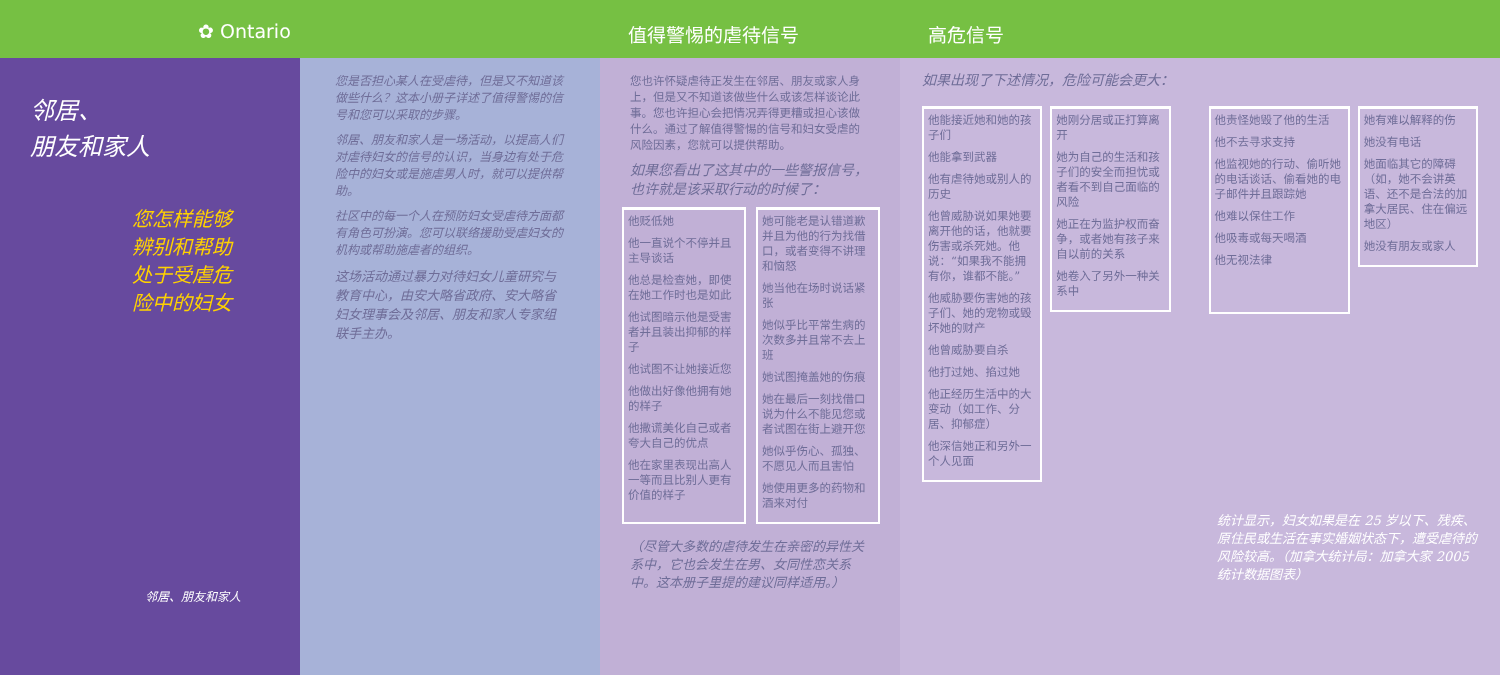✿ Ontario 值得警惕的虐待信号 高危信号
邻居、
朋友和家人
您怎样能够
辨别和帮助
处于受虐危
险中的妇女
邻居、朋友和家人
您是否担心某人在受虐待，但是又不知道该做些什么？这本小册子详述了值得警惕的信号和您可以采取的步骤。
邻居、朋友和家人是一场活动，以提高人们对虐待妇女的信号的认识，当身边有处于危险中的妇女或是施虐男人时，就可以提供帮助。
社区中的每一个人在预防妇女受虐待方面都有角色可扮演。您可以联络援助受虐妇女的机构或帮助施虐者的组织。
这场活动通过暴力对待妇女儿童研究与教育中心，由安大略省政府、安大略省妇女理事会及邻居、朋友和家人专家组联手主办。
您也许怀疑虐待正发生在邻居、朋友或家人身上，但是又不知道该做些什么或该怎样谈论此事。您也许担心会把情况弄得更糟或担心该做什么。通过了解值得警惕的信号和妇女受虐的风险因素，您就可以提供帮助。
如果您看出了这其中的一些警报信号，也许就是该采取行动的时候了：
他贬低她
他一直说个不停并且主导谈话
他总是检查她，即使在她工作时也是如此
他试图暗示他是受害者并且装出抑郁的样子
他试图不让她接近您
他做出好像他拥有她的样子
他撒谎美化自己或者夸大自己的优点
他在家里表现出高人一等而且比别人更有价值的样子
她可能老是认错道歉并且为他的行为找借口，或者变得不讲理和恼怒
她当他在场时说话紧张
她似乎比平常生病的次数多并且常不去上班
她试图掩盖她的伤痕
她在最后一刻找借口说为什么不能见您或者试图在街上避开您
她似乎伤心、孤独、不愿见人而且害怕
她使用更多的药物和酒来对付
（尽管大多数的虐待发生在亲密的异性关系中，它也会发生在男、女同性恋关系中。这本册子里提的建议同样适用。）
如果出现了下述情况，危险可能会更大：
他能接近她和她的孩子们
他能拿到武器
他有虐待她或别人的历史
他曾威胁说如果她要离开他的话，他就要伤害或杀死她。他说：“如果我不能拥有你，谁都不能。”
他威胁要伤害她的孩子们、她的宠物或毁坏她的财产
他曾威胁要自杀
他打过她、掐过她
他正经历生活中的大变动（如工作、分居、抑郁症）
他深信她正和另外一个人见面
她刚分居或正打算离开
她为自己的生活和孩子们的安全而担忧或者看不到自己面临的风险
她正在为监护权而奋争，或者她有孩子来自以前的关系
她卷入了另外一种关系中
他责怪她毁了他的生活
他不去寻求支持
他监视她的行动、偷听她的电话谈话、偷看她的电子邮件并且跟踪她
他难以保住工作
他吸毒或每天喝酒
他无视法律
她有难以解释的伤
她没有电话
她面临其它的障碍（如，她不会讲英语、还不是合法的加拿大居民、住在偏远地区）
她没有朋友或家人
统计显示，妇女如果是在 25 岁以下、残疾、原住民或生活在事实婚姻状态下，遭受虐待的风险较高。（加拿大统计局：加拿大家 2005 统计数据图表）